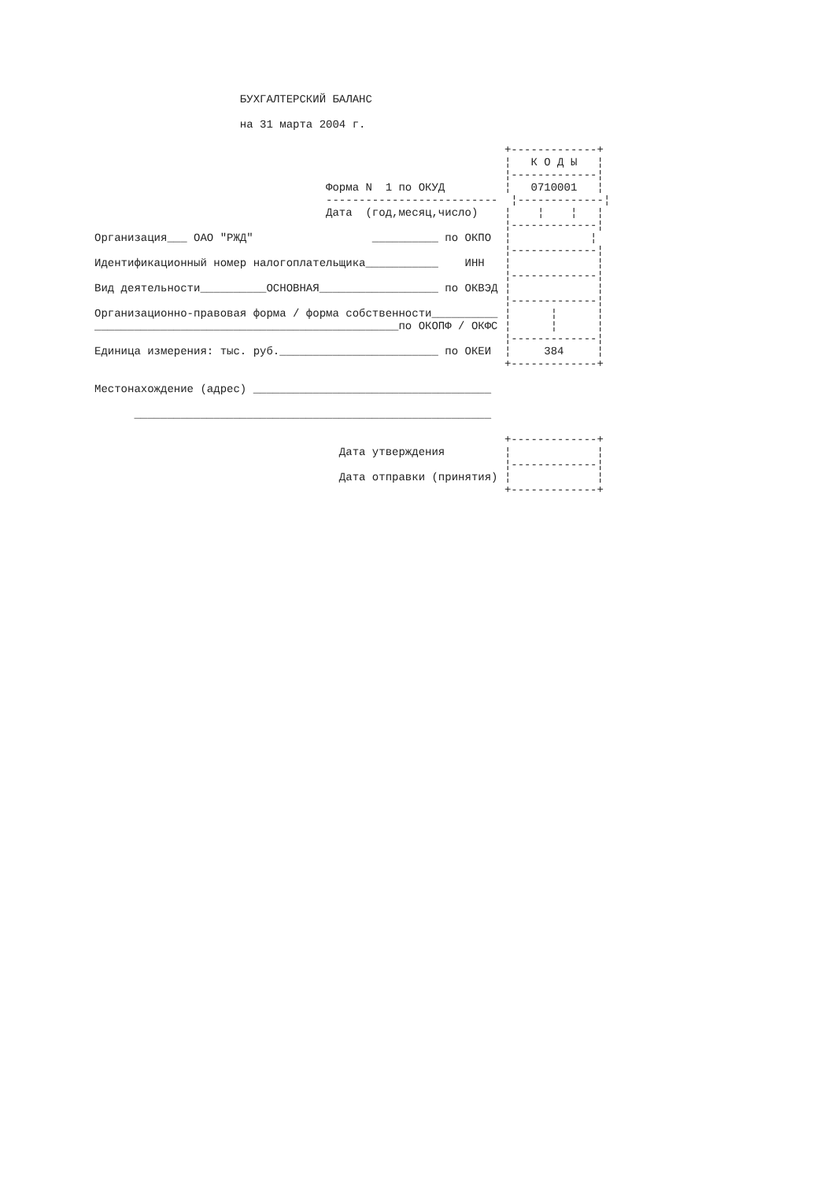БУХГАЛТЕРСКИЙ БАЛАНС

                      на 31 марта 2004 г.

                                                              +-------------+
                                                              ¦   К О Д Ы   ¦
                                                              ¦-------------¦
                                   Форма N  1 по ОКУД         ¦   0710001   ¦
                                   --------------------------  ¦-------------¦
                                   Дата  (год,месяц,число)    ¦    ¦    ¦   ¦
                                                              ¦-------------¦
Организация___ ОАО "РЖД"                  __________ по ОКПО  ¦            ¦
                                                              ¦-------------¦
Идентификационный номер налогоплательщика___________    ИНН   ¦             ¦
                                                              ¦-------------¦
Вид деятельности__________ОСНОВНАЯ__________________ по ОКВЭД ¦             ¦
                                                              ¦-------------¦
Организационно-правовая форма / форма собственности__________ ¦      ¦      ¦
______________________________________________по ОКОПФ / ОКФС ¦      ¦      ¦
                                                              ¦-------------¦
Единица измерения: тыс. руб.________________________ по ОКЕИ  ¦     384     ¦
                                                              +-------------+

Местонахождение (адрес) ____________________________________

      ______________________________________________________

                                                              +-------------+
                                     Дата утверждения         ¦             ¦
                                                              ¦-------------¦
                                     Дата отправки (принятия) ¦             ¦
                                                              +-------------+